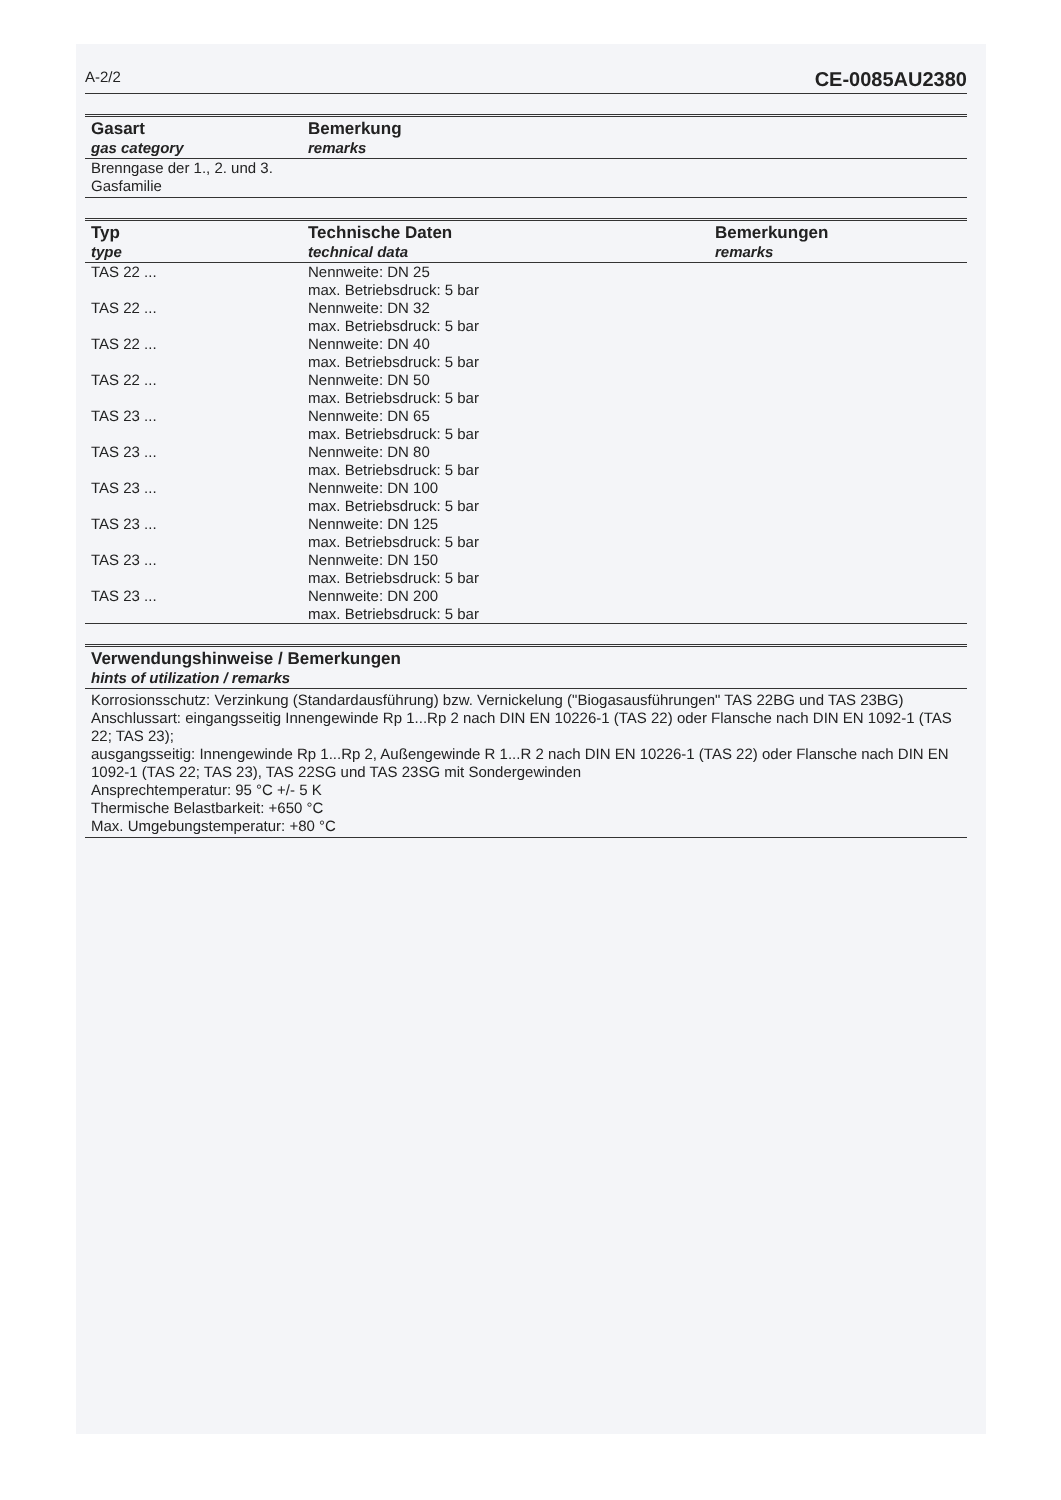A-2/2 CE-0085AU2380
| Gasart gas category | Bemerkung remarks |
| --- | --- |
| Brenngase der 1., 2. und 3. Gasfamilie | |
| Typ type | Technische Daten technical data | Bemerkungen remarks |
| --- | --- | --- |
| TAS 22 ... | Nennweite: DN 25 max. Betriebsdruck: 5 bar | |
| TAS 22 ... | Nennweite: DN 32 max. Betriebsdruck: 5 bar | |
| TAS 22 ... | Nennweite: DN 40 max. Betriebsdruck: 5 bar | |
| TAS 22 ... | Nennweite: DN 50 max. Betriebsdruck: 5 bar | |
| TAS 23 ... | Nennweite: DN 65 max. Betriebsdruck: 5 bar | |
| TAS 23 ... | Nennweite: DN 80 max. Betriebsdruck: 5 bar | |
| TAS 23 ... | Nennweite: DN 100 max. Betriebsdruck: 5 bar | |
| TAS 23 ... | Nennweite: DN 125 max. Betriebsdruck: 5 bar | |
| TAS 23 ... | Nennweite: DN 150 max. Betriebsdruck: 5 bar | |
| TAS 23 ... | Nennweite: DN 200 max. Betriebsdruck: 5 bar | |
Verwendungshinweise / Bemerkungen
hints of utilization / remarks
Korrosionsschutz: Verzinkung (Standardausführung) bzw. Vernickelung ("Biogasausführungen" TAS 22BG und TAS 23BG)
Anschlussart: eingangsseitig Innengewinde Rp 1...Rp 2 nach DIN EN 10226-1 (TAS 22) oder Flansche nach DIN EN 1092-1 (TAS 22; TAS 23);
ausgangsseitig: Innengewinde Rp 1...Rp 2, Außengewinde R 1...R 2 nach DIN EN 10226-1 (TAS 22) oder Flansche nach DIN EN 1092-1 (TAS 22; TAS 23), TAS 22SG und TAS 23SG mit Sondergewinden
Ansprechtemperatur: 95 °C +/- 5 K
Thermische Belastbarkeit: +650 °C
Max. Umgebungstemperatur: +80 °C